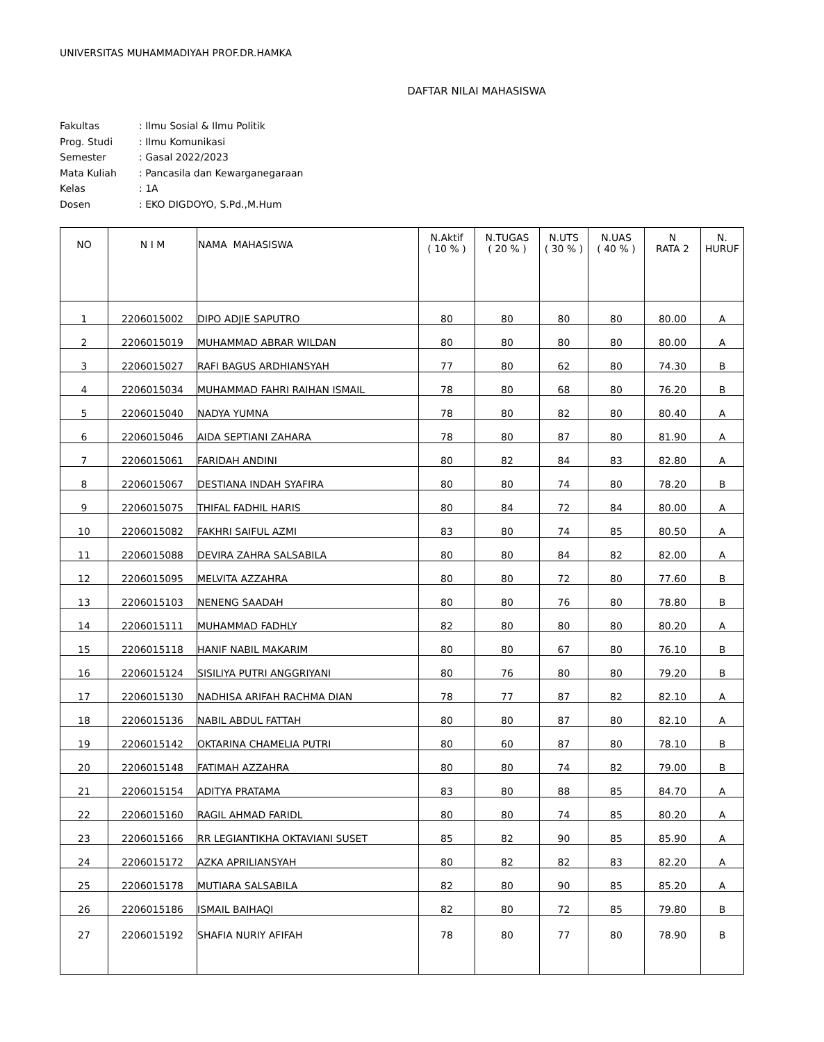UNIVERSITAS MUHAMMADIYAH PROF.DR.HAMKA
DAFTAR NILAI MAHASISWA
| Fakultas | : Ilmu Sosial & Ilmu Politik |
| Prog. Studi | : Ilmu Komunikasi |
| Semester | : Gasal 2022/2023 |
| Mata Kuliah | : Pancasila dan Kewarganegaraan |
| Kelas | : 1A |
| Dosen | : EKO DIGDOYO, S.Pd.,M.Hum |
| NO | N I M | NAMA MAHASISWA | N.Aktif ( 10 % ) | N.TUGAS ( 20 % ) | N.UTS ( 30 % ) | N.UAS ( 40 % ) | N RATA 2 | N. HURUF |
| --- | --- | --- | --- | --- | --- | --- | --- | --- |
| 1 | 2206015002 | DIPO ADJIE SAPUTRO | 80 | 80 | 80 | 80 | 80.00 | A |
| 2 | 2206015019 | MUHAMMAD ABRAR WILDAN | 80 | 80 | 80 | 80 | 80.00 | A |
| 3 | 2206015027 | RAFI BAGUS ARDHIANSYAH | 77 | 80 | 62 | 80 | 74.30 | B |
| 4 | 2206015034 | MUHAMMAD FAHRI RAIHAN ISMAIL | 78 | 80 | 68 | 80 | 76.20 | B |
| 5 | 2206015040 | NADYA YUMNA | 78 | 80 | 82 | 80 | 80.40 | A |
| 6 | 2206015046 | AIDA SEPTIANI ZAHARA | 78 | 80 | 87 | 80 | 81.90 | A |
| 7 | 2206015061 | FARIDAH ANDINI | 80 | 82 | 84 | 83 | 82.80 | A |
| 8 | 2206015067 | DESTIANA INDAH SYAFIRA | 80 | 80 | 74 | 80 | 78.20 | B |
| 9 | 2206015075 | THIFAL FADHIL HARIS | 80 | 84 | 72 | 84 | 80.00 | A |
| 10 | 2206015082 | FAKHRI SAIFUL AZMI | 83 | 80 | 74 | 85 | 80.50 | A |
| 11 | 2206015088 | DEVIRA ZAHRA SALSABILA | 80 | 80 | 84 | 82 | 82.00 | A |
| 12 | 2206015095 | MELVITA AZZAHRA | 80 | 80 | 72 | 80 | 77.60 | B |
| 13 | 2206015103 | NENENG SAADAH | 80 | 80 | 76 | 80 | 78.80 | B |
| 14 | 2206015111 | MUHAMMAD FADHLY | 82 | 80 | 80 | 80 | 80.20 | A |
| 15 | 2206015118 | HANIF NABIL MAKARIM | 80 | 80 | 67 | 80 | 76.10 | B |
| 16 | 2206015124 | SISILIYA PUTRI ANGGRIYANI | 80 | 76 | 80 | 80 | 79.20 | B |
| 17 | 2206015130 | NADHISA ARIFAH RACHMA DIAN | 78 | 77 | 87 | 82 | 82.10 | A |
| 18 | 2206015136 | NABIL ABDUL FATTAH | 80 | 80 | 87 | 80 | 82.10 | A |
| 19 | 2206015142 | OKTARINA CHAMELIA PUTRI | 80 | 60 | 87 | 80 | 78.10 | B |
| 20 | 2206015148 | FATIMAH AZZAHRA | 80 | 80 | 74 | 82 | 79.00 | B |
| 21 | 2206015154 | ADITYA PRATAMA | 83 | 80 | 88 | 85 | 84.70 | A |
| 22 | 2206015160 | RAGIL AHMAD FARIDL | 80 | 80 | 74 | 85 | 80.20 | A |
| 23 | 2206015166 | RR LEGIANTIKHA OKTAVIANI SUSET | 85 | 82 | 90 | 85 | 85.90 | A |
| 24 | 2206015172 | AZKA APRILIANSYAH | 80 | 82 | 82 | 83 | 82.20 | A |
| 25 | 2206015178 | MUTIARA SALSABILA | 82 | 80 | 90 | 85 | 85.20 | A |
| 26 | 2206015186 | ISMAIL BAIHAQI | 82 | 80 | 72 | 85 | 79.80 | B |
| 27 | 2206015192 | SHAFIA NURIY AFIFAH | 78 | 80 | 77 | 80 | 78.90 | B |